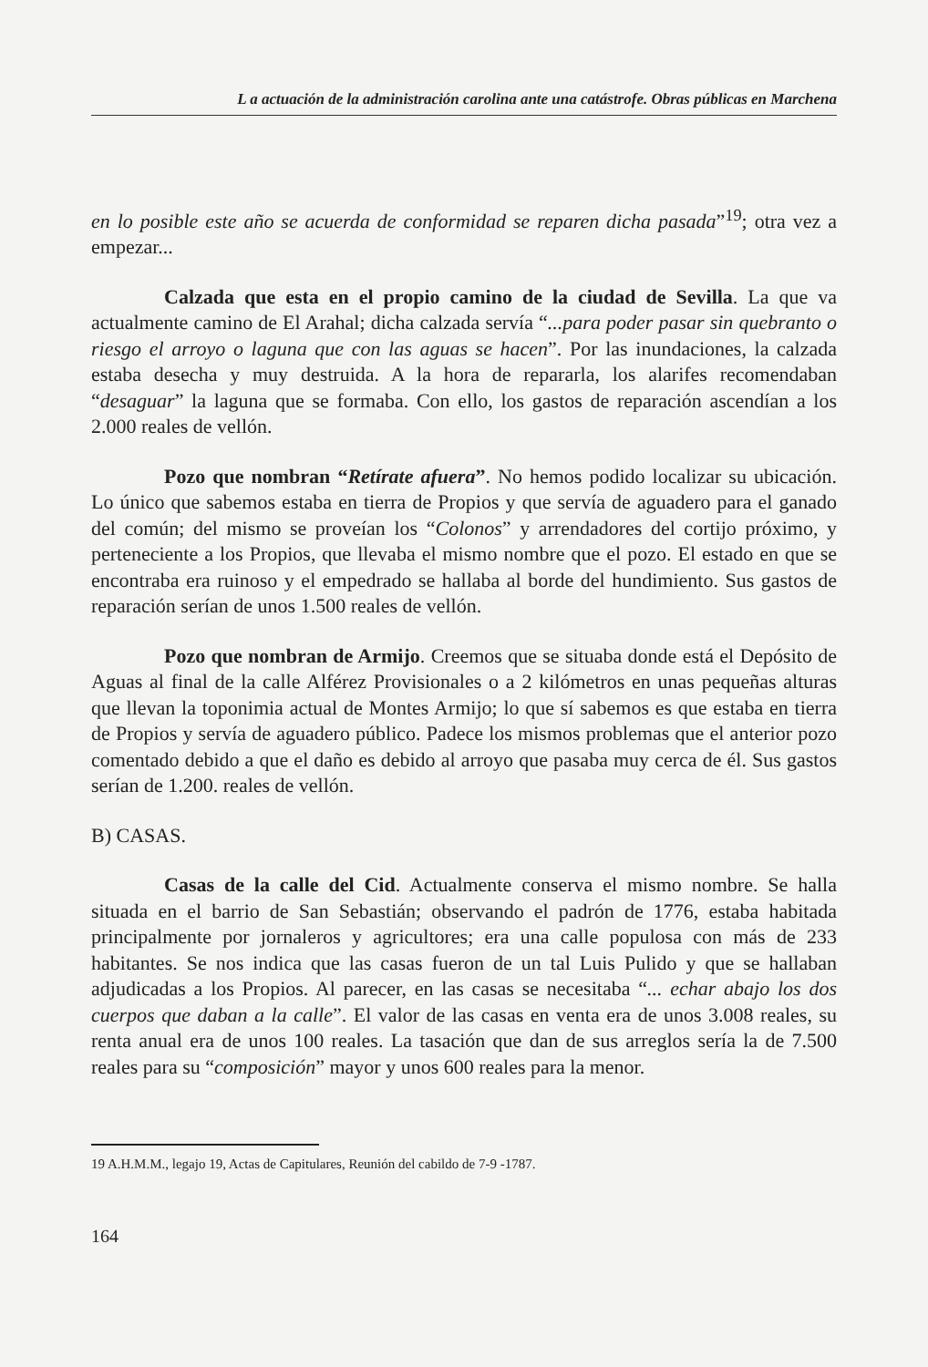L a actuación de la administración carolina ante una catástrofe. Obras públicas en Marchena
en lo posible este año se acuerda de conformidad se reparen dicha pasada”<sup>19</sup>; otra vez a empezar...
Calzada que esta en el propio camino de la ciudad de Sevilla. La que va actualmente camino de El Arahal; dicha calzada servía “...para poder pasar sin quebranto o riesgo el arroyo o laguna que con las aguas se hacen”. Por las inundaciones, la calzada estaba desecha y muy destruida. A la hora de repararla, los alarifes recomendaban “desaguar” la laguna que se formaba. Con ello, los gastos de reparación ascendían a los 2.000 reales de vellón.
Pozo que nombran “Retírate afuera”. No hemos podido localizar su ubicación. Lo único que sabemos estaba en tierra de Propios y que servía de aguadero para el ganado del común; del mismo se proveían los “Colonos” y arrendadores del cortijo próximo, y perteneciente a los Propios, que llevaba el mismo nombre que el pozo. El estado en que se encontraba era ruinoso y el empedrado se hallaba al borde del hundimiento. Sus gastos de reparación serían de unos 1.500 reales de vellón.
Pozo que nombran de Armijo. Creemos que se situaba donde está el Depósito de Aguas al final de la calle Alférez Provisionales o a 2 kilómetros en unas pequeñas alturas que llevan la toponimia actual de Montes Armijo; lo que sí sabemos es que estaba en tierra de Propios y servía de aguadero público. Padece los mismos problemas que el anterior pozo comentado debido a que el daño es debido al arroyo que pasaba muy cerca de él. Sus gastos serían de 1.200. reales de vellón.
B) CASAS.
Casas de la calle del Cid. Actualmente conserva el mismo nombre. Se halla situada en el barrio de San Sebastián; observando el padrón de 1776, estaba habitada principalmente por jornaleros y agricultores; era una calle populosa con más de 233 habitantes. Se nos indica que las casas fueron de un tal Luis Pulido y que se hallaban adjudicadas a los Propios. Al parecer, en las casas se necesitaba “... echar abajo los dos cuerpos que daban a la calle”. El valor de las casas en venta era de unos 3.008 reales, su renta anual era de unos 100 reales. La tasación que dan de sus arreglos sería la de 7.500 reales para su “composición” mayor y unos 600 reales para la menor.
19 A.H.M.M., legajo 19, Actas de Capitulares, Reunión del cabildo de 7-9 -1787.
164